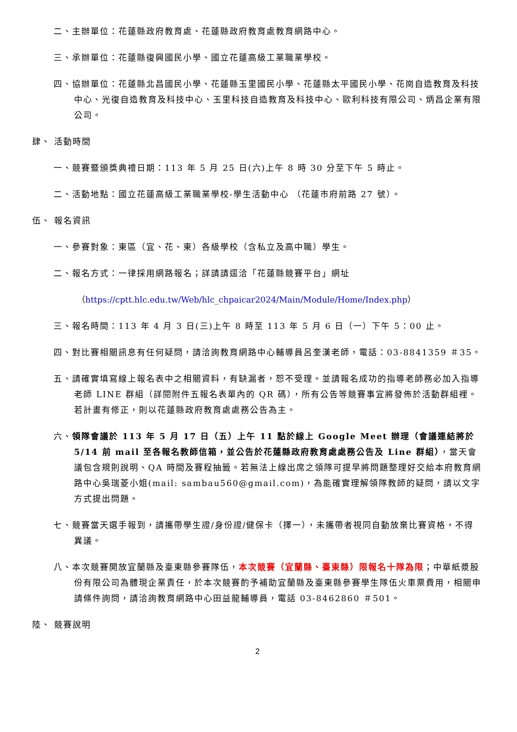二、主辦單位：花蓮縣政府教育處、花蓮縣政府教育處教育網路中心。
三、承辦單位：花蓮縣復興國民小學、國立花蓮高級工業職業學校。
四、協辦單位：花蓮縣北昌國民小學、花蓮縣玉里國民小學、花蓮縣太平國民小學、花崗自造教育及科技中心、光復自造教育及科技中心、玉里科技自造教育及科技中心、歐利科技有限公司、炳昌企業有限公司。
肆、 活動時間
一、競賽暨頒獎典禮日期：113 年 5 月 25 日(六)上午 8 時 30 分至下午 5 時止。
二、活動地點：國立花蓮高級工業職業學校-學生活動中心 （花蓮市府前路 27 號）。
伍、 報名資訊
一、參賽對象：東區（宜、花、東）各級學校（含私立及高中職）學生。
二、報名方式：一律採用網路報名；詳請請逕洽「花蓮縣競賽平台」網址
（https://cptt.hlc.edu.tw/Web/hlc_chpaicar2024/Main/Module/Home/Index.php）
三、報名時間：113 年 4 月 3 日(三)上午 8 時至 113 年 5 月 6 日（一）下午 5：00 止。
四、對比賽相關訊息有任何疑問，請洽詢教育網路中心輔導員呂奎漢老師，電話：03-8841359 ＃35。
五、請確實填寫線上報名表中之相關資料，有缺漏者，恕不受理。並請報名成功的指導老師務必加入指導老師 LINE 群組（詳閱附件五報名表單內的 QR 碼），所有公告等競賽事宜將發佈於活動群組裡。若計畫有修正，則以花蓮縣政府教育處處務公告為主。
六、領隊會議於 113 年 5 月 17 日（五）上午 11 點於線上 Google Meet 辦理（會議連結將於 5/14 前 mail 至各報名教師信箱，並公告於花蓮縣政府教育處處務公告及 Line 群組），當天會議包含規則說明、QA 時間及賽程抽籤。若無法上線出席之領隊可提早將問題整理好交給本府教育網路中心吳瑞菱小姐(mail: sambau560@gmail.com)，為能確實理解領隊教師的疑問，請以文字方式提出問題。
七、競賽當天選手報到，請攜帶學生證/身份證/健保卡（擇一），未攜帶者視同自動放棄比賽資格，不得異議。
八、本次競賽開放宜蘭縣及臺東縣參賽隊伍，本次競賽（宜蘭縣、臺東縣）限報名十隊為限；中華紙漿股份有限公司為體現企業責任，於本次競賽酌予補助宜蘭縣及臺東縣參賽學生隊伍火車票費用，相關申請條件詢問，請洽詢教育網路中心田益龍輔導員，電話 03-8462860 ＃501。
陸、 競賽說明
2